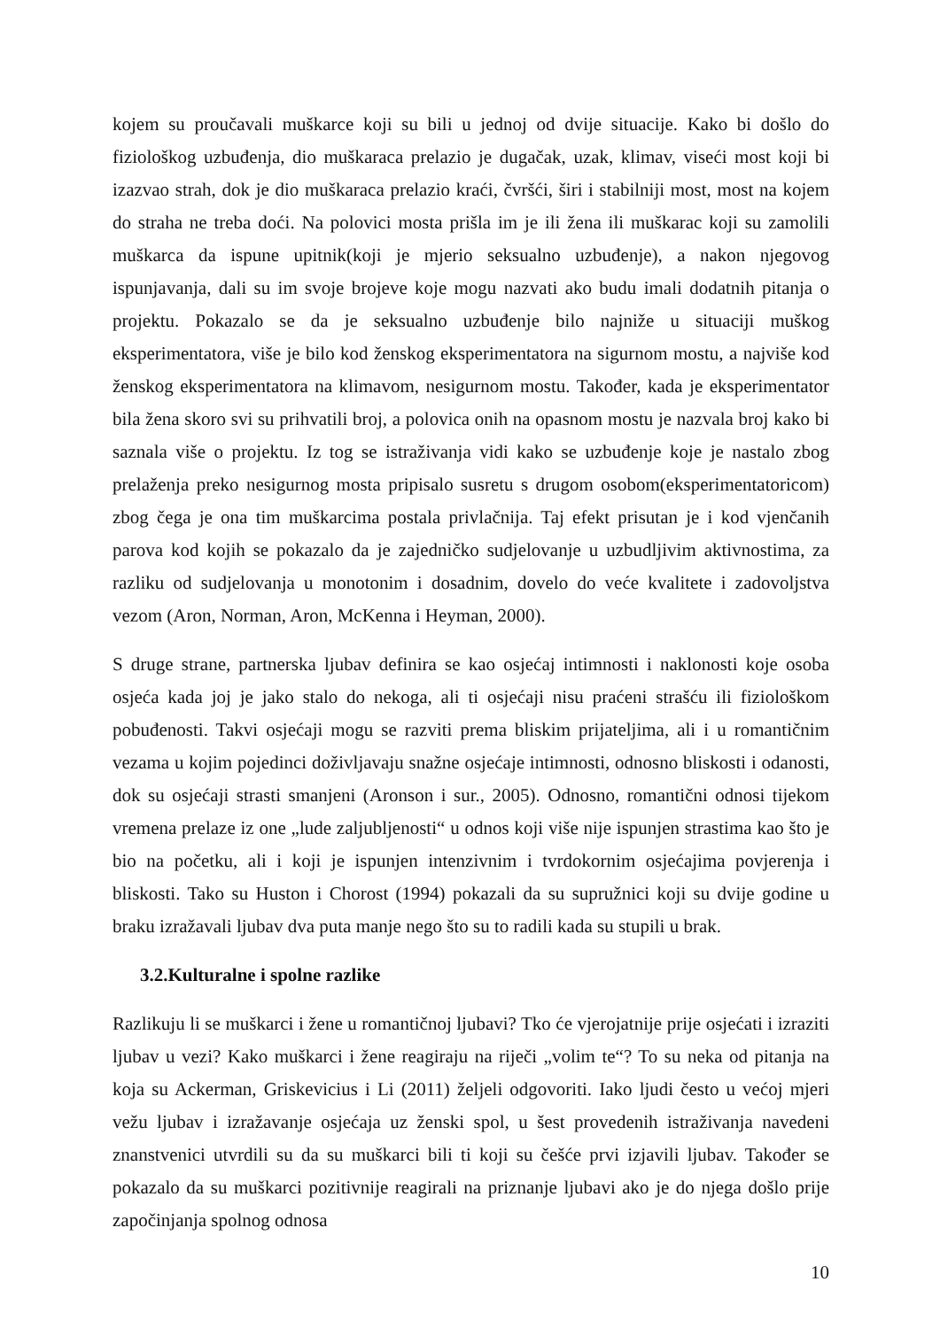kojem su proučavali muškarce koji su bili u jednoj od dvije situacije. Kako bi došlo do fiziološkog uzbuđenja, dio muškaraca prelazio je dugačak, uzak, klimav, viseći most koji bi izazvao strah, dok je dio muškaraca prelazio kraći, čvršći, širi i stabilniji most, most na kojem do straha ne treba doći. Na polovici mosta prišla im je ili žena ili muškarac koji su zamolili muškarca da ispune upitnik(koji je mjerio seksualno uzbuđenje), a nakon njegovog ispunjavanja, dali su im svoje brojeve koje mogu nazvati ako budu imali dodatnih pitanja o projektu. Pokazalo se da je seksualno uzbuđenje bilo najniže u situaciji muškog eksperimentatora, više je bilo kod ženskog eksperimentatora na sigurnom mostu, a najviše kod ženskog eksperimentatora na klimavom, nesigurnom mostu. Također, kada je eksperimentator bila žena skoro svi su prihvatili broj, a polovica onih na opasnom mostu je nazvala broj kako bi saznala više o projektu. Iz tog se istraživanja vidi kako se uzbuđenje koje je nastalo zbog prelaženja preko nesigurnog mosta pripisalo susretu s drugom osobom(eksperimentatoricom) zbog čega je ona tim muškarcima postala privlačnija. Taj efekt prisutan je i kod vjenčanih parova kod kojih se pokazalo da je zajedničko sudjelovanje u uzbudljivim aktivnostima, za razliku od sudjelovanja u monotonim i dosadnim, dovelo do veće kvalitete i zadovoljstva vezom (Aron, Norman, Aron, McKenna i Heyman, 2000).
S druge strane, partnerska ljubav definira se kao osjećaj intimnosti i naklonosti koje osoba osjeća kada joj je jako stalo do nekoga, ali ti osjećaji nisu praćeni strašću ili fiziološkom pobuđenosti. Takvi osjećaji mogu se razviti prema bliskim prijateljima, ali i u romantičnim vezama u kojim pojedinci doživljavaju snažne osjećaje intimnosti, odnosno bliskosti i odanosti, dok su osjećaji strasti smanjeni (Aronson i sur., 2005). Odnosno, romantični odnosi tijekom vremena prelaze iz one „lude zaljubljenosti“ u odnos koji više nije ispunjen strastima kao što je bio na početku, ali i koji je ispunjen intenzivnim i tvrdokornim osjećajima povjerenja i bliskosti. Tako su Huston i Chorost (1994) pokazali da su supružnici koji su dvije godine u braku izražavali ljubav dva puta manje nego što su to radili kada su stupili u brak.
3.2.Kulturalne i spolne razlike
Razlikuju li se muškarci i žene u romantičnoj ljubavi? Tko će vjerojatnije prije osjećati i izraziti ljubav u vezi? Kako muškarci i žene reagiraju na riječi „volim te“? To su neka od pitanja na koja su Ackerman, Griskevicius i Li (2011) željeli odgovoriti. Iako ljudi često u većoj mjeri vežu ljubav i izražavanje osjećaja uz ženski spol, u šest provedenih istraživanja navedeni znanstvenici utvrdili su da su muškarci bili ti koji su češće prvi izjavili ljubav. Također se pokazalo da su muškarci pozitivnije reagirali na priznanje ljubavi ako je do njega došlo prije započinjanja spolnog odnosa
10